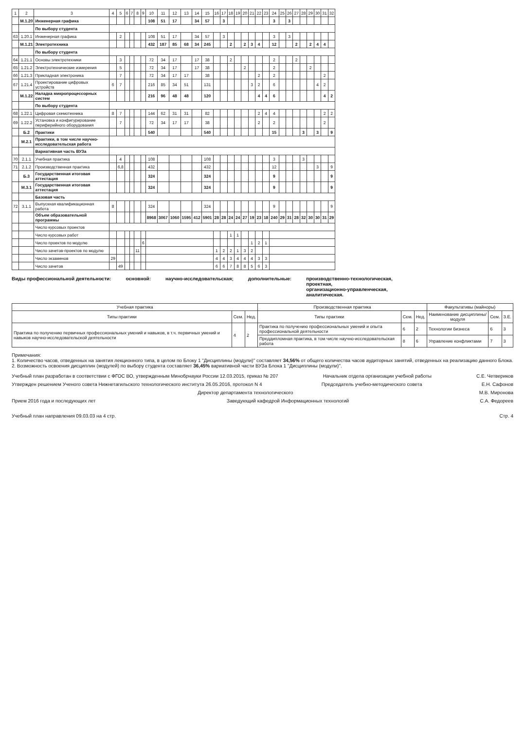| 1 | 2 | 3 | 4 | 5 | 6 | 7 | 8 | 9 | 10 | 11 | 12 | 13 | 14 | 15 | 16 | 17 | 18 | 19 | 20 | 21 | 22 | 23 | 24 | 25 | 26 | 27 | 28 | 29 | 30 | 31 | 32 |
| --- | --- | --- | --- | --- | --- | --- | --- | --- | --- | --- | --- | --- | --- | --- | --- | --- | --- | --- | --- | --- | --- | --- | --- | --- | --- | --- | --- | --- | --- | --- | --- |
| | М.1.20 | Инженерная графика | | | | | | | 108 | 51 | 17 | | 34 | 57 | | 3 | | | | | | | 3 | | 3 | | | | | | |
| | | По выбору студента | | | | | | | | | | | | | | | | | | | | | | | | | | | | | |
| 63 | 1.20.1 | Инженерная графика | | 2 | | | | | 108 | 51 | 17 | | 34 | 57 | | 3 | | | | | | | 3 | | 3 | | | | | | |
| | М.1.21 | Электротехника | | | | | | | 432 | 187 | 85 | 68 | 34 | 245 | | | 2 | | 2 | 3 | 4 | | 12 | | | 2 | | 2 | 4 | 4 | |
| | | По выбору студента | | | | | | | | | | | | | | | | | | | | | | | | | | | | | |
| 64 | 1.21.1 | Основы электротехники | | 3 | | | | | 72 | 34 | 17 | | 17 | 38 | | | 2 | | | | | | 2 | | | 2 | | | | | |
| 65 | 1.21.2 | Электротехнические измерения | | 5 | | | | | 72 | 34 | 17 | | 17 | 38 | | | | | 2 | | | | 2 | | | | | 2 | | | |
| 66 | 1.21.3 | Прикладная электроника | | 7 | | | | | 72 | 34 | 17 | 17 | | 38 | | | | | | | 2 | | 2 | | | | | | | 2 | |
| 67 | 1.21.4 | Проектирование цифровых устройств | 6 | 7 | | | | | 216 | 85 | 34 | 51 | | 131 | | | | | | 3 | 2 | | 6 | | | | | | 4 | 2 | |
| | М.1.22 | Наладка микропроцессорных систем | | | | | | | 216 | 96 | 48 | 48 | | 120 | | | | | | | 4 | 4 | 6 | | | | | | | 4 | 2 |
| | | По выбору студента | | | | | | | | | | | | | | | | | | | | | | | | | | | | | |
| 68 | 1.22.1 | Цифровая схемотехника | 8 | 7 | | | | | 144 | 62 | 31 | 31 | | 82 | | | | | | | 2 | 4 | 4 | | | | | | | 2 | 2 |
| 69 | 1.22.2 | Установка и конфигурирование периферийного оборудования | | 7 | | | | | 72 | 34 | 17 | 17 | | 38 | | | | | | | 2 | | 2 | | | | | | | 2 | |
| | Б.2 | Практики | | | | | | | 540 | | | | | 540 | | | | | | | | | 15 | | | | 3 | | 3 | | 9 |
| | М.2.1 | Практики, в том числе научно-исследовательская работа | | | | | | | | | | | | | | | | | | | | | | | | | | | | | |
| | | Вариативная часть ВУЗа | | | | | | | | | | | | | | | | | | | | | | | | | | | | | |
| 70 | 2.1.1 | Учебная практика | | 4 | | | | | 108 | | | | | 108 | | | | | | | | | 3 | | | | 3 | | | | |
| 71 | 2.1.2 | Производственная практика | | 6,8 | | | | | 432 | | | | | 432 | | | | | | | | | 12 | | | | | | 3 | | 9 |
| | Б.3 | Государственная итоговая аттестация | | | | | | | 324 | | | | | 324 | | | | | | | | | 9 | | | | | | | | 9 |
| | М.3.1 | Государственная итоговая аттестация | | | | | | | 324 | | | | | 324 | | | | | | | | | 9 | | | | | | | | 9 |
| | | Базовая часть | | | | | | | | | | | | | | | | | | | | | | | | | | | | | |
| 72 | 3.1.1 | Выпускная квалификационная работа | 8 | | | | | | 324 | | | | | 324 | | | | | | | | | 9 | | | | | | | | 9 |
| | | Объем образовательной программы | | | | | | | 8968 | 3067 | 1060 | 1595 | 412 | 5901 | 28 | 28 | 24 | 24 | 27 | 19 | 23 | 18 | 240 | 29 | 31 | 28 | 32 | 30 | 30 | 31 | 29 |
| | | Число курсовых проектов | | | | | | | | | | | | | | | | | | | | | | | | | | | | | |
| | | Число курсовых работ | | | | | | | | | | | | | | | 1 | 1 | | | | | | | | | | | | | |
| | | Число проектов по модулю | | | | | | 6 | | | | | | | | | | | | 1 | 2 | 1 | | | | | | | | | |
| | | Число зачетов-проектов по модулю | | | | | 11 | | | | | | | | 1 | 2 | 2 | 1 | 3 | 2 | | | | | | | | | | | |
| | | Число экзаменов | 29 | | | | | | | | | | | | 4 | 4 | 3 | 4 | 4 | 4 | 3 | 3 | | | | | | | | | |
| | | Число зачетов | | 49 | | | | | | | | | | | 6 | 6 | 7 | 8 | 8 | 5 | 6 | 3 | | | | | | | | | |
Виды профессиональной деятельности:
основной: научно-исследовательская; дополнительные: производственно-технологическая,
проектная,
организационно-управленческая,
аналитическая.
| Учебная практика | | | Производственная практика | | | Факультативы (майноры) | | |
| --- | --- | --- | --- | --- | --- | --- | --- | --- |
| Типы практики | Сем. | Нед. | Типы практики | Сем. | Нед. | Наименование дисциплины/модуля | Сем. | З.Е. |
| Практика по получению первичных профессиональных умений и навыков, в т.ч. первичных умений и навыков научно-исследовательской деятельности | 4 | 2 | Практика по получению профессиональных умений и опыта профессиональной деятельности | 6 | 2 | Технологии бизнеса | 6 | 3 |
| | | | Преддипломная практика, в том числе научно-исследовательская работа | 8 | 6 | Управление конфликтами | 7 | 3 |
Примечания:
1. Количество часов, отведенных на занятия лекционного типа, в целом по Блоку 1 "Дисциплины (модули)" составляет 34,56% от общего количества часов аудиторных занятий, отведенных на реализацию данного Блока.
2. Возможность освоения дисциплин (модулей) по выбору студента составляет 36,45% вариативной части ВУЗа Блока 1 "Дисциплины (модули)".
Учебный план разработан в соответствии с ФГОС ВО, утвержденным Минобрнауки России 12.03.2015, приказ № 207 Начальник отдела организации учебной работы С.Е. Четвериков
Утвержден решением Ученого совета Нижнетагильского технологического института 26.05.2016, протокол N 4 Председатель учебно-методического совета Е.Н. Сафонов
Директор департамента технологического М.В. Миронова
Прием 2016 года и последующих лет Заведующий кафедрой Информационных технологий С.А. Федореев
Учебный план направления 09.03.03 на 4 стр. Стр. 4